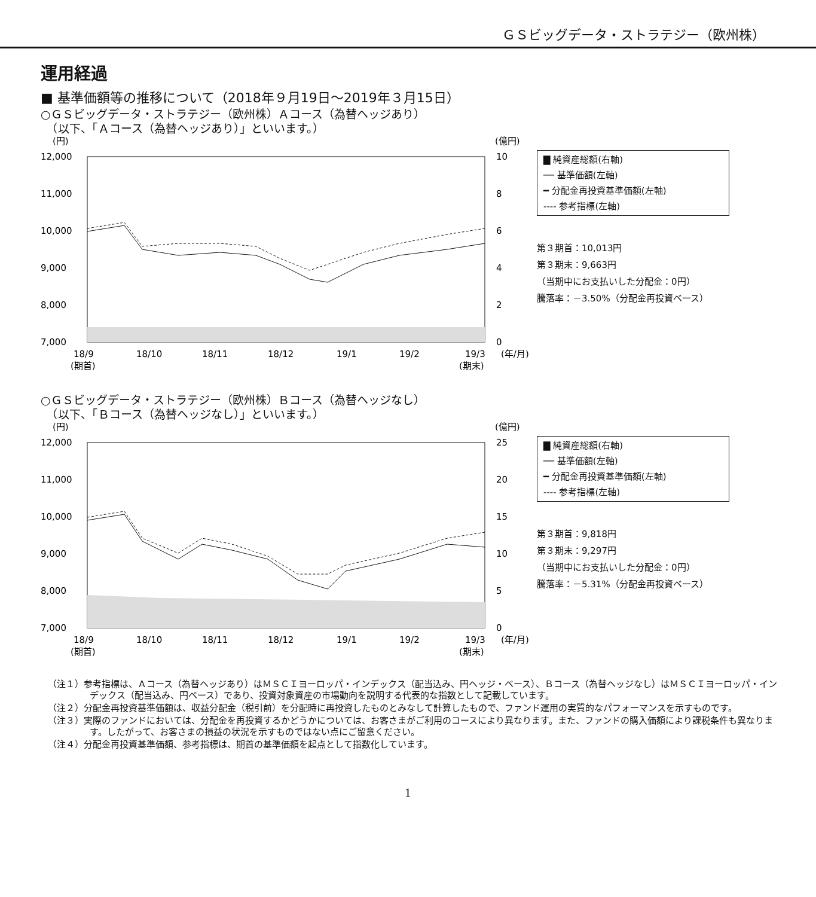ＧＳビッグデータ・ストラテジー（欧州株）
運用経過
■ 基準価額等の推移について（2018年９月19日～2019年３月15日）
○ＧＳビッグデータ・ストラテジー（欧州株）Ａコース（為替ヘッジあり）
　（以下、「Ａコース（為替ヘッジあり）」といいます。）
(円)
(億円)
12,000
11,000
10,000
9,000
8,000
7,000
10
8
6
4
2
0
18/9
18/10
18/11
18/12
19/1
19/2
19/3
(年/月)
(期首)
(期末)
▇ 純資産総額(右軸)
── 基準価額(左軸)
━ 分配金再投資基準価額(左軸)
---- 参考指標(左軸)
第３期首：10,013円
第３期末：9,663円
（当期中にお支払いした分配金：0円）
騰落率：－3.50%（分配金再投資ベース）
○ＧＳビッグデータ・ストラテジー（欧州株）Ｂコース（為替ヘッジなし）
　（以下、「Ｂコース（為替ヘッジなし）」といいます。）
(円)
(億円)
12,000
11,000
10,000
9,000
8,000
7,000
25
20
15
10
5
0
18/9
18/10
18/11
18/12
19/1
19/2
19/3
(年/月)
(期首)
(期末)
▇ 純資産総額(右軸)
── 基準価額(左軸)
━ 分配金再投資基準価額(左軸)
---- 参考指標(左軸)
第３期首：9,818円
第３期末：9,297円
（当期中にお支払いした分配金：0円）
騰落率：－5.31%（分配金再投資ベース）
（注１）参考指標は、Ａコース（為替ヘッジあり）はＭＳＣＩヨーロッパ・インデックス（配当込み、円ヘッジ・ベース）、Ｂコース（為替ヘッジなし）はＭＳＣＩヨーロッパ・インデックス（配当込み、円ベース）であり、投資対象資産の市場動向を説明する代表的な指数として記載しています。
（注２）分配金再投資基準価額は、収益分配金（税引前）を分配時に再投資したものとみなして計算したもので、ファンド運用の実質的なパフォーマンスを示すものです。
（注３）実際のファンドにおいては、分配金を再投資するかどうかについては、お客さまがご利用のコースにより異なります。また、ファンドの購入価額により課税条件も異なります。したがって、お客さまの損益の状況を示すものではない点にご留意ください。
（注４）分配金再投資基準価額、参考指標は、期首の基準価額を起点として指数化しています。
1